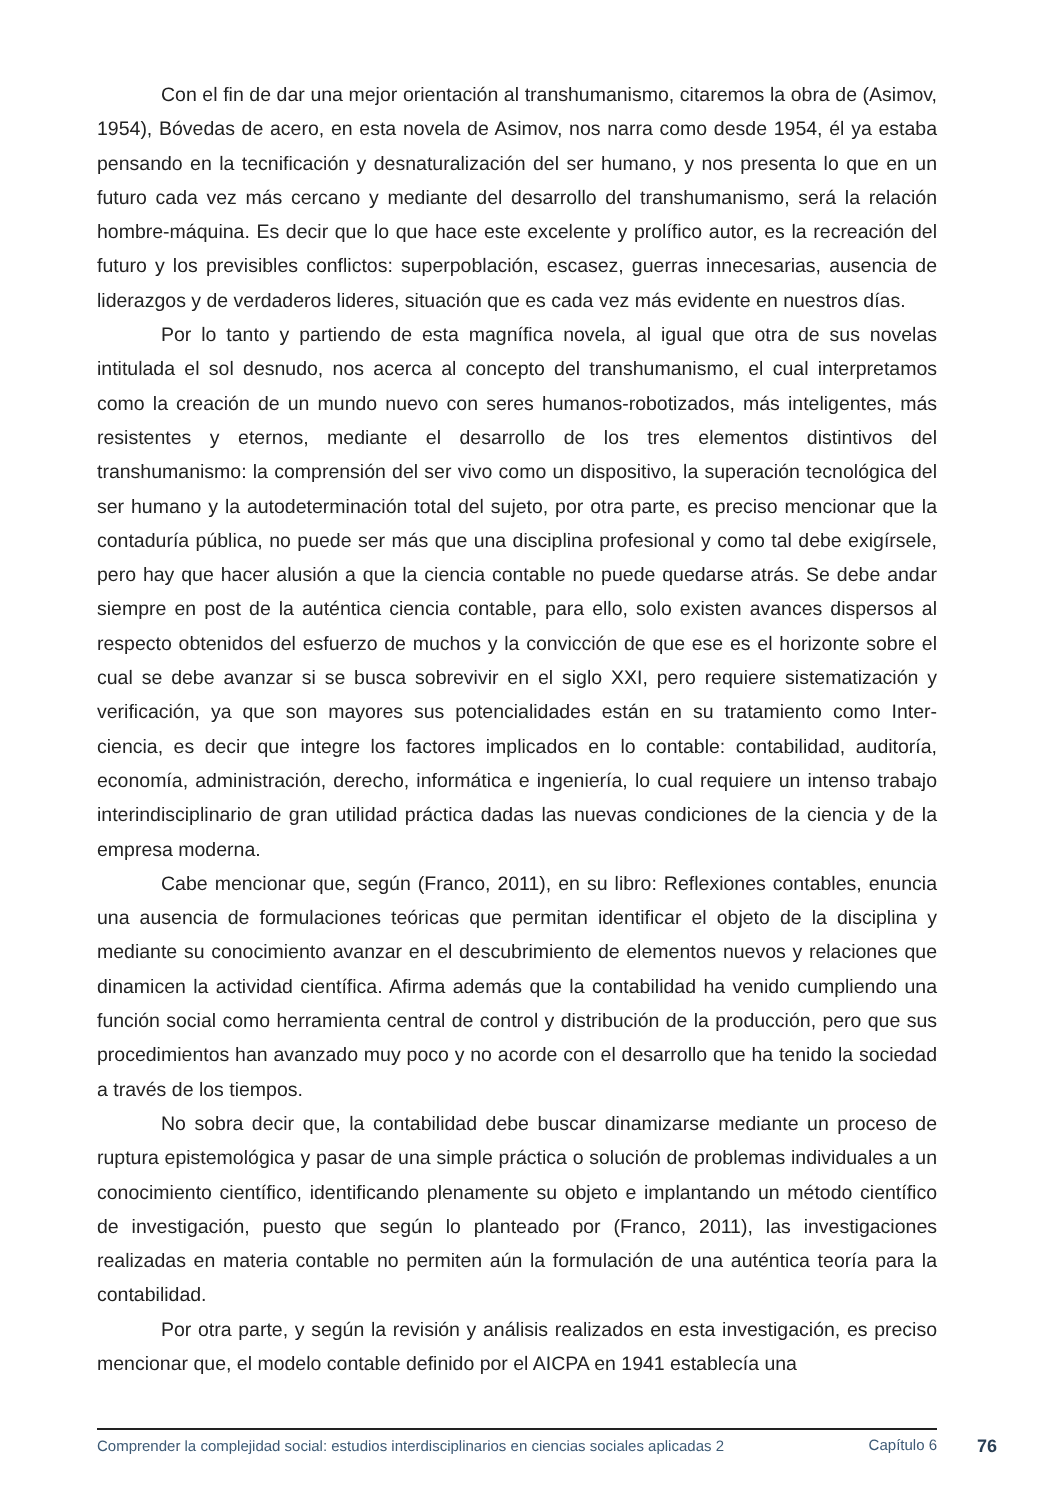Con el fin de dar una mejor orientación al transhumanismo, citaremos la obra de (Asimov, 1954), Bóvedas de acero, en esta novela de Asimov, nos narra como desde 1954, él ya estaba pensando en la tecnificación y desnaturalización del ser humano, y nos presenta lo que en un futuro cada vez más cercano y mediante del desarrollo del transhumanismo, será la relación hombre-máquina. Es decir que lo que hace este excelente y prolífico autor, es la recreación del futuro y los previsibles conflictos: superpoblación, escasez, guerras innecesarias, ausencia de liderazgos y de verdaderos lideres, situación que es cada vez más evidente en nuestros días.
Por lo tanto y partiendo de esta magnífica novela, al igual que otra de sus novelas intitulada el sol desnudo, nos acerca al concepto del transhumanismo, el cual interpretamos como la creación de un mundo nuevo con seres humanos-robotizados, más inteligentes, más resistentes y eternos, mediante el desarrollo de los tres elementos distintivos del transhumanismo: la comprensión del ser vivo como un dispositivo, la superación tecnológica del ser humano y la autodeterminación total del sujeto, por otra parte, es preciso mencionar que la contaduría pública, no puede ser más que una disciplina profesional y como tal debe exigírsele, pero hay que hacer alusión a que la ciencia contable no puede quedarse atrás. Se debe andar siempre en post de la auténtica ciencia contable, para ello, solo existen avances dispersos al respecto obtenidos del esfuerzo de muchos y la convicción de que ese es el horizonte sobre el cual se debe avanzar si se busca sobrevivir en el siglo XXI, pero requiere sistematización y verificación, ya que son mayores sus potencialidades están en su tratamiento como Inter-ciencia, es decir que integre los factores implicados en lo contable: contabilidad, auditoría, economía, administración, derecho, informática e ingeniería, lo cual requiere un intenso trabajo interindisciplinario de gran utilidad práctica dadas las nuevas condiciones de la ciencia y de la empresa moderna.
Cabe mencionar que, según (Franco, 2011), en su libro: Reflexiones contables, enuncia una ausencia de formulaciones teóricas que permitan identificar el objeto de la disciplina y mediante su conocimiento avanzar en el descubrimiento de elementos nuevos y relaciones que dinamicen la actividad científica. Afirma además que la contabilidad ha venido cumpliendo una función social como herramienta central de control y distribución de la producción, pero que sus procedimientos han avanzado muy poco y no acorde con el desarrollo que ha tenido la sociedad a través de los tiempos.
No sobra decir que, la contabilidad debe buscar dinamizarse mediante un proceso de ruptura epistemológica y pasar de una simple práctica o solución de problemas individuales a un conocimiento científico, identificando plenamente su objeto e implantando un método científico de investigación, puesto que según lo planteado por (Franco, 2011), las investigaciones realizadas en materia contable no permiten aún la formulación de una auténtica teoría para la contabilidad.
Por otra parte, y según la revisión y análisis realizados en esta investigación, es preciso mencionar que, el modelo contable definido por el AICPA en 1941 establecía una
Comprender la complejidad social: estudios interdisciplinarios en ciencias sociales aplicadas 2
Capítulo 6
76